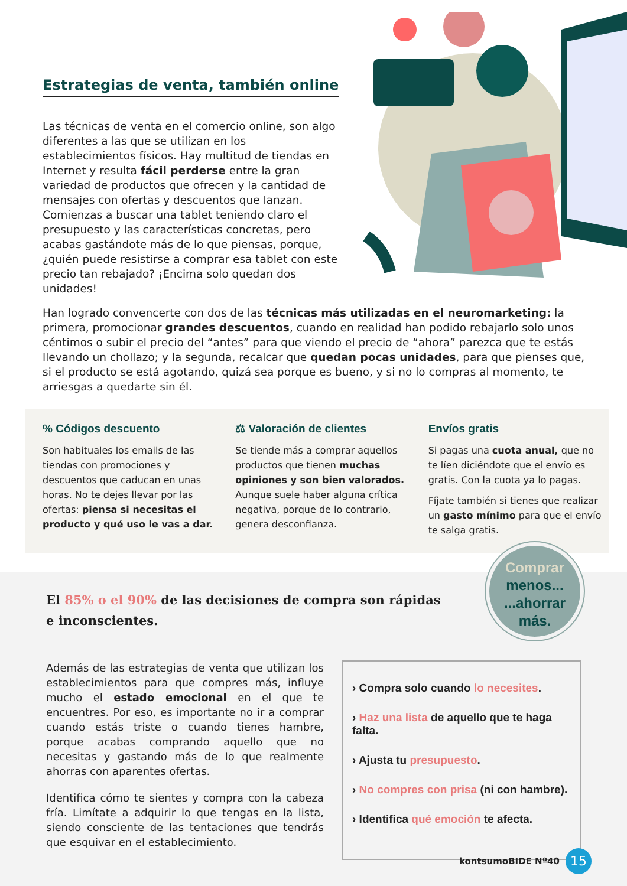Estrategias de venta, también online
Las técnicas de venta en el comercio online, son algo diferentes a las que se utilizan en los establecimientos físicos. Hay multitud de tiendas en Internet y resulta fácil perderse entre la gran variedad de productos que ofrecen y la cantidad de mensajes con ofertas y descuentos que lanzan. Comienzas a buscar una tablet teniendo claro el presupuesto y las características concretas, pero acabas gastándote más de lo que piensas, porque, ¿quién puede resistirse a comprar esa tablet con este precio tan rebajado? ¡Encima solo quedan dos unidades!
Han logrado convencerte con dos de las técnicas más utilizadas en el neuromarketing: la primera, promocionar grandes descuentos, cuando en realidad han podido rebajarlo solo unos céntimos o subir el precio del “antes” para que viendo el precio de “ahora” parezca que te estás llevando un chollazo; y la segunda, recalcar que quedan pocas unidades, para que pienses que, si el producto se está agotando, quizá sea porque es bueno, y si no lo compras al momento, te arriesgas a quedarte sin él.
% Códigos descuento
Son habituales los emails de las tiendas con promociones y descuentos que caducan en unas horas. No te dejes llevar por las ofertas: piensa si necesitas el producto y qué uso le vas a dar.
⚖ Valoración de clientes
Se tiende más a comprar aquellos productos que tienen muchas opiniones y son bien valorados. Aunque suele haber alguna crítica negativa, porque de lo contrario, genera desconfianza.
Envíos gratis
Si pagas una cuota anual, que no te líen diciéndote que el envío es gratis. Con la cuota ya lo pagas.
Fíjate también si tienes que realizar un gasto mínimo para que el envío te salga gratis.
Comprar
menos...
...ahorrar
más.
El 85% o el 90% de las decisiones de compra son rápidas e inconscientes.
Además de las estrategias de venta que utilizan los establecimientos para que compres más, influye mucho el estado emocional en el que te encuentres. Por eso, es importante no ir a comprar cuando estás triste o cuando tienes hambre, porque acabas comprando aquello que no necesitas y gastando más de lo que realmente ahorras con aparentes ofertas.
Identifica cómo te sientes y compra con la cabeza fría. Limítate a adquirir lo que tengas en la lista, siendo consciente de las tentaciones que tendrás que esquivar en el establecimiento.
› Compra solo cuando lo necesites.
› Haz una lista de aquello que te haga falta.
› Ajusta tu presupuesto.
› No compres con prisa (ni con hambre).
› Identifica qué emoción te afecta.
kontsumoBIDE Nº40 15